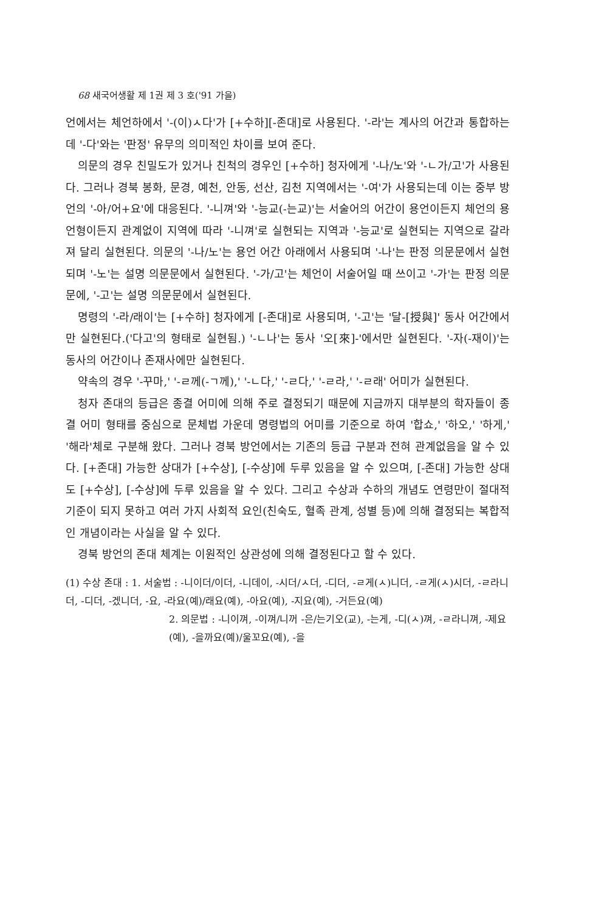68 새국어생활 제 1권 제 3 호('91 가을)
언에서는 체언하에서 '-(이)ㅅ다'가 [+수하][-존대]로 사용된다. '-라'는 계사의 어간과 통합하는데 '-다'와는 '판정' 유무의 의미적인 차이를 보여 준다.
의문의 경우 친밀도가 있거나 친척의 경우인 [+수하] 청자에게 '-나/노'와 '-ㄴ가/고'가 사용된다. 그러나 경북 봉화, 문경, 예천, 안동, 선산, 김천 지역에서는 '-여'가 사용되는데 이는 중부 방언의 '-아/어+요'에 대응된다. '-니껴'와 '-능교(-는교)'는 서술어의 어간이 용언이든지 체언의 용언형이든지 관계없이 지역에 따라 '-니껴'로 실현되는 지역과 '-능교'로 실현되는 지역으로 갈라져 달리 실현된다. 의문의 '-나/노'는 용언 어간 아래에서 사용되며 '-나'는 판정 의문문에서 실현되며 '-노'는 설명 의문문에서 실현된다. '-가/고'는 체언이 서술어일 때 쓰이고 '-가'는 판정 의문문에, '-고'는 설명 의문문에서 실현된다.
명령의 '-라/래이'는 [+수하] 청자에게 [-존대]로 사용되며, '-고'는 '달-[授與]' 동사 어간에서만 실현된다.('다고'의 형태로 실현됨.) '-ㄴ나'는 동사 '오[來]-'에서만 실현된다. '-자(-재이)'는 동사의 어간이나 존재사에만 실현된다.
약속의 경우 '-꾸마,' '-ㄹ께(-ㄱ께),' '-ㄴ다,' '-ㄹ다,' '-ㄹ라,' '-ㄹ래' 어미가 실현된다.
청자 존대의 등급은 종결 어미에 의해 주로 결정되기 때문에 지금까지 대부분의 학자들이 종결 어미 형태를 중심으로 문체법 가운데 명령법의 어미를 기준으로 하여 '합쇼,' '하오,' '하게,' '해라'체로 구분해 왔다. 그러나 경북 방언에서는 기존의 등급 구분과 전혀 관계없음을 알 수 있다. [+존대] 가능한 상대가 [+수상], [-수상]에 두루 있음을 알 수 있으며, [-존대] 가능한 상대도 [+수상], [-수상]에 두루 있음을 알 수 있다. 그리고 수상과 수하의 개념도 연령만이 절대적 기준이 되지 못하고 여러 가지 사회적 요인(친숙도, 혈족 관계, 성별 등)에 의해 결정되는 복합적인 개념이라는 사실을 알 수 있다.
경북 방언의 존대 체계는 이원적인 상관성에 의해 결정된다고 할 수 있다.
(1) 수상 존대 : 1. 서술법 : -니이더/이더, -니데이, -시더/ㅅ더, -디더, -ㄹ게(ㅅ)니더, -ㄹ게(ㅅ)시더, -ㄹ라니더, -디더, -겠니더, -요, -라요(예)/래요(예), -아요(예), -지요(예), -거든요(예)
2. 의문법 : -니이껴, -이껴/니꺼 -은/는기오(교), -는게, -디(ㅅ)껴, -ㄹ라니껴, -제요(예), -을까요(예)/울꼬요(예), -을